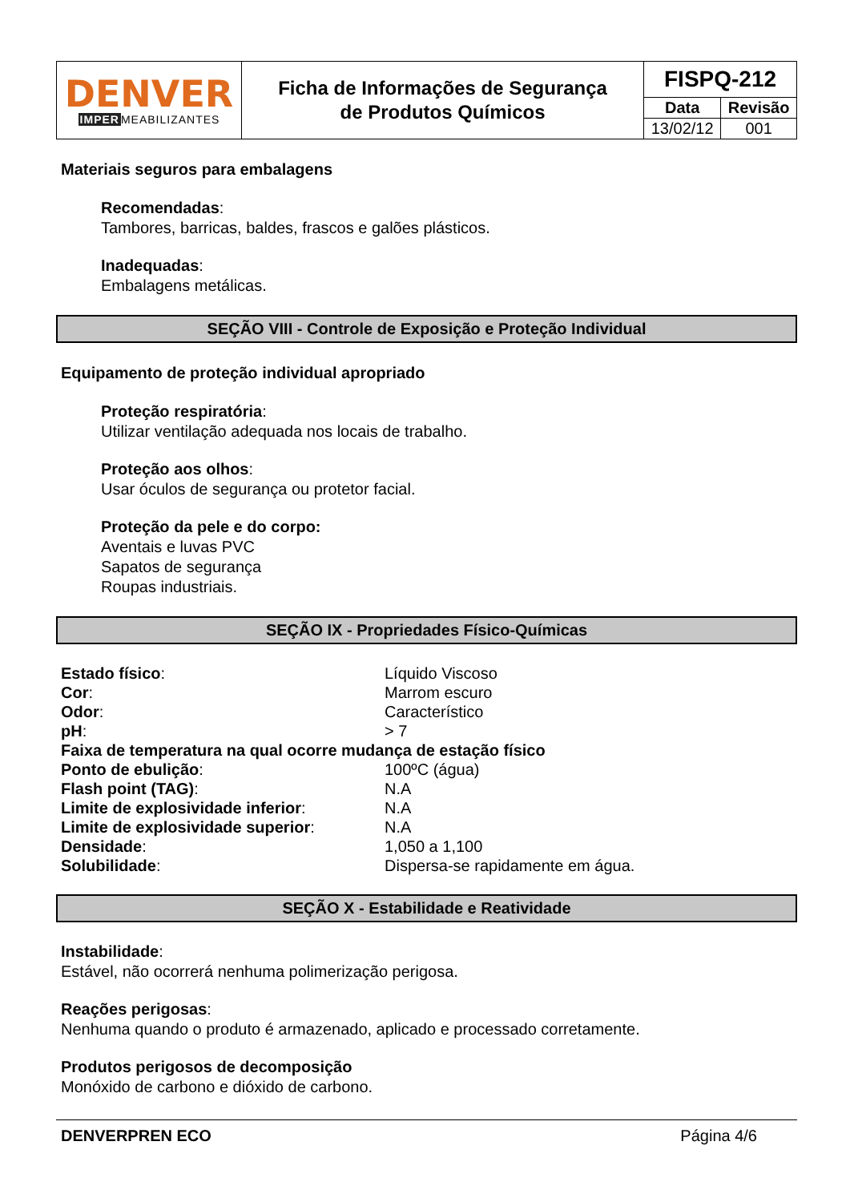| DENVER IMPER MEABILIZANTES | Ficha de Informações de Segurança de Produtos Químicos | FISPQ-212 | |
| | | Data | Revisão |
| | | 13/02/12 | 001 |
Materiais seguros para embalagens
Recomendadas:
Tambores, barricas, baldes, frascos e galões plásticos.
Inadequadas:
Embalagens metálicas.
SEÇÃO VIII - Controle de Exposição e Proteção Individual
Equipamento de proteção individual apropriado
Proteção respiratória:
Utilizar ventilação adequada nos locais de trabalho.
Proteção aos olhos:
Usar óculos de segurança ou protetor facial.
Proteção da pele e do corpo:
Aventais e luvas PVC
Sapatos de segurança
Roupas industriais.
SEÇÃO IX - Propriedades Físico-Químicas
| Estado físico : | Líquido Viscoso |
| Cor : | Marrom escuro |
| Odor : | Característico |
| pH : | > 7 |
| Faixa de temperatura na qual ocorre mudança de estação físico | |
| Ponto de ebulição : | 100ºC (água) |
| Flash point (TAG) : | N.A |
| Limite de explosividade inferior : | N.A |
| Limite de explosividade superior : | N.A |
| Densidade : | 1,050 a 1,100 |
| Solubilidade : | Dispersa-se rapidamente em água. |
SEÇÃO X - Estabilidade e Reatividade
Instabilidade:
Estável, não ocorrerá nenhuma polimerização perigosa.
Reações perigosas:
Nenhuma quando o produto é armazenado, aplicado e processado corretamente.
Produtos perigosos de decomposição
Monóxido de carbono e dióxido de carbono.
DENVERPREN ECO Página 4/6